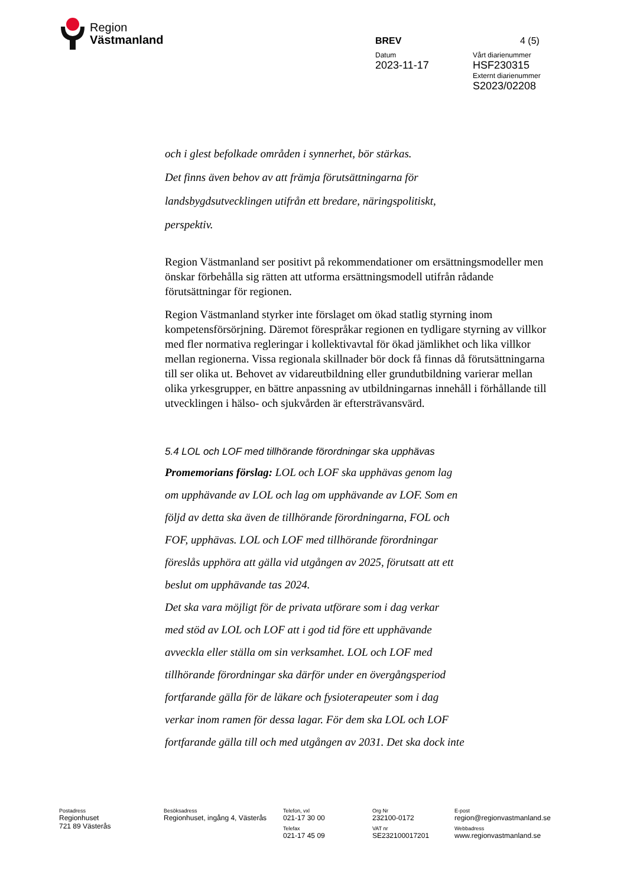Region
Västmanland
BREV 4 (5)
Datum Vårt diarienummer
2023-11-17 HSF230315
Externt diarienummer
S2023/02208
och i glest befolkade områden i synnerhet, bör stärkas.
Det finns även behov av att främja förutsättningarna för
landsbygdsutvecklingen utifrån ett bredare, näringspolitiskt,
perspektiv.
Region Västmanland ser positivt på rekommendationer om ersättningsmodeller men önskar förbehålla sig rätten att utforma ersättningsmodell utifrån rådande förutsättningar för regionen.
Region Västmanland styrker inte förslaget om ökad statlig styrning inom kompetensförsörjning. Däremot förespråkar regionen en tydligare styrning av villkor med fler normativa regleringar i kollektivavtal för ökad jämlikhet och lika villkor mellan regionerna. Vissa regionala skillnader bör dock få finnas då förutsättningarna till ser olika ut. Behovet av vidareutbildning eller grundutbildning varierar mellan olika yrkesgrupper, en bättre anpassning av utbildningarnas innehåll i förhållande till utvecklingen i hälso- och sjukvården är eftersträvansvärd.
5.4 LOL och LOF med tillhörande förordningar ska upphävas
Promemorians förslag: LOL och LOF ska upphävas genom lag
om upphävande av LOL och lag om upphävande av LOF. Som en
följd av detta ska även de tillhörande förordningarna, FOL och
FOF, upphävas. LOL och LOF med tillhörande förordningar
föreslås upphöra att gälla vid utgången av 2025, förutsatt att ett
beslut om upphävande tas 2024.
Det ska vara möjligt för de privata utförare som i dag verkar
med stöd av LOL och LOF att i god tid före ett upphävande
avveckla eller ställa om sin verksamhet. LOL och LOF med
tillhörande förordningar ska därför under en övergångsperiod
fortfarande gälla för de läkare och fysioterapeuter som i dag
verkar inom ramen för dessa lagar. För dem ska LOL och LOF
fortfarande gälla till och med utgången av 2031. Det ska dock inte
Postadress
Regionhuset
721 89 Västerås
Besöksadress
Regionhuset, ingång 4, Västerås
Telefon, vxl
021-17 30 00
Telefax
021-17 45 09
Org Nr
232100-0172
VAT nr
SE232100017201
E-post
region@regionvastmanland.se
Webbadress
www.regionvastmanland.se